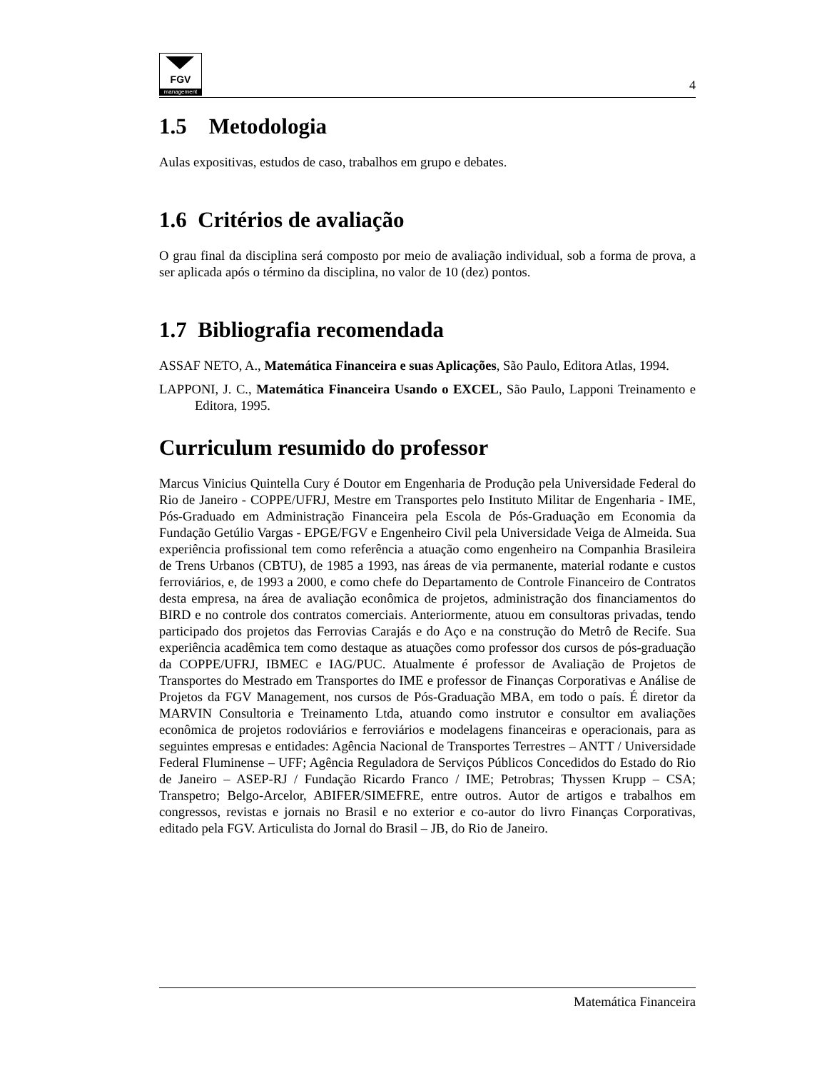FGV
management
4
1.5 Metodologia
Aulas expositivas, estudos de caso, trabalhos em grupo e debates.
1.6 Critérios de avaliação
O grau final da disciplina será composto por meio de avaliação individual, sob a forma de prova, a ser aplicada após o término da disciplina, no valor de 10 (dez) pontos.
1.7 Bibliografia recomendada
ASSAF NETO, A., Matemática Financeira e suas Aplicações, São Paulo, Editora Atlas, 1994.
LAPPONI, J. C., Matemática Financeira Usando o EXCEL, São Paulo, Lapponi Treinamento e Editora, 1995.
Curriculum resumido do professor
Marcus Vinicius Quintella Cury é Doutor em Engenharia de Produção pela Universidade Federal do Rio de Janeiro - COPPE/UFRJ, Mestre em Transportes pelo Instituto Militar de Engenharia - IME, Pós-Graduado em Administração Financeira pela Escola de Pós-Graduação em Economia da Fundação Getúlio Vargas - EPGE/FGV e Engenheiro Civil pela Universidade Veiga de Almeida. Sua experiência profissional tem como referência a atuação como engenheiro na Companhia Brasileira de Trens Urbanos (CBTU), de 1985 a 1993, nas áreas de via permanente, material rodante e custos ferroviários, e, de 1993 a 2000, e como chefe do Departamento de Controle Financeiro de Contratos desta empresa, na área de avaliação econômica de projetos, administração dos financiamentos do BIRD e no controle dos contratos comerciais. Anteriormente, atuou em consultoras privadas, tendo participado dos projetos das Ferrovias Carajás e do Aço e na construção do Metrô de Recife. Sua experiência acadêmica tem como destaque as atuações como professor dos cursos de pós-graduação da COPPE/UFRJ, IBMEC e IAG/PUC. Atualmente é professor de Avaliação de Projetos de Transportes do Mestrado em Transportes do IME e professor de Finanças Corporativas e Análise de Projetos da FGV Management, nos cursos de Pós-Graduação MBA, em todo o país. É diretor da MARVIN Consultoria e Treinamento Ltda, atuando como instrutor e consultor em avaliações econômica de projetos rodoviários e ferroviários e modelagens financeiras e operacionais, para as seguintes empresas e entidades: Agência Nacional de Transportes Terrestres – ANTT / Universidade Federal Fluminense – UFF; Agência Reguladora de Serviços Públicos Concedidos do Estado do Rio de Janeiro – ASEP-RJ / Fundação Ricardo Franco / IME; Petrobras; Thyssen Krupp – CSA; Transpetro; Belgo-Arcelor, ABIFER/SIMEFRE, entre outros. Autor de artigos e trabalhos em congressos, revistas e jornais no Brasil e no exterior e co-autor do livro Finanças Corporativas, editado pela FGV. Articulista do Jornal do Brasil – JB, do Rio de Janeiro.
Matemática Financeira